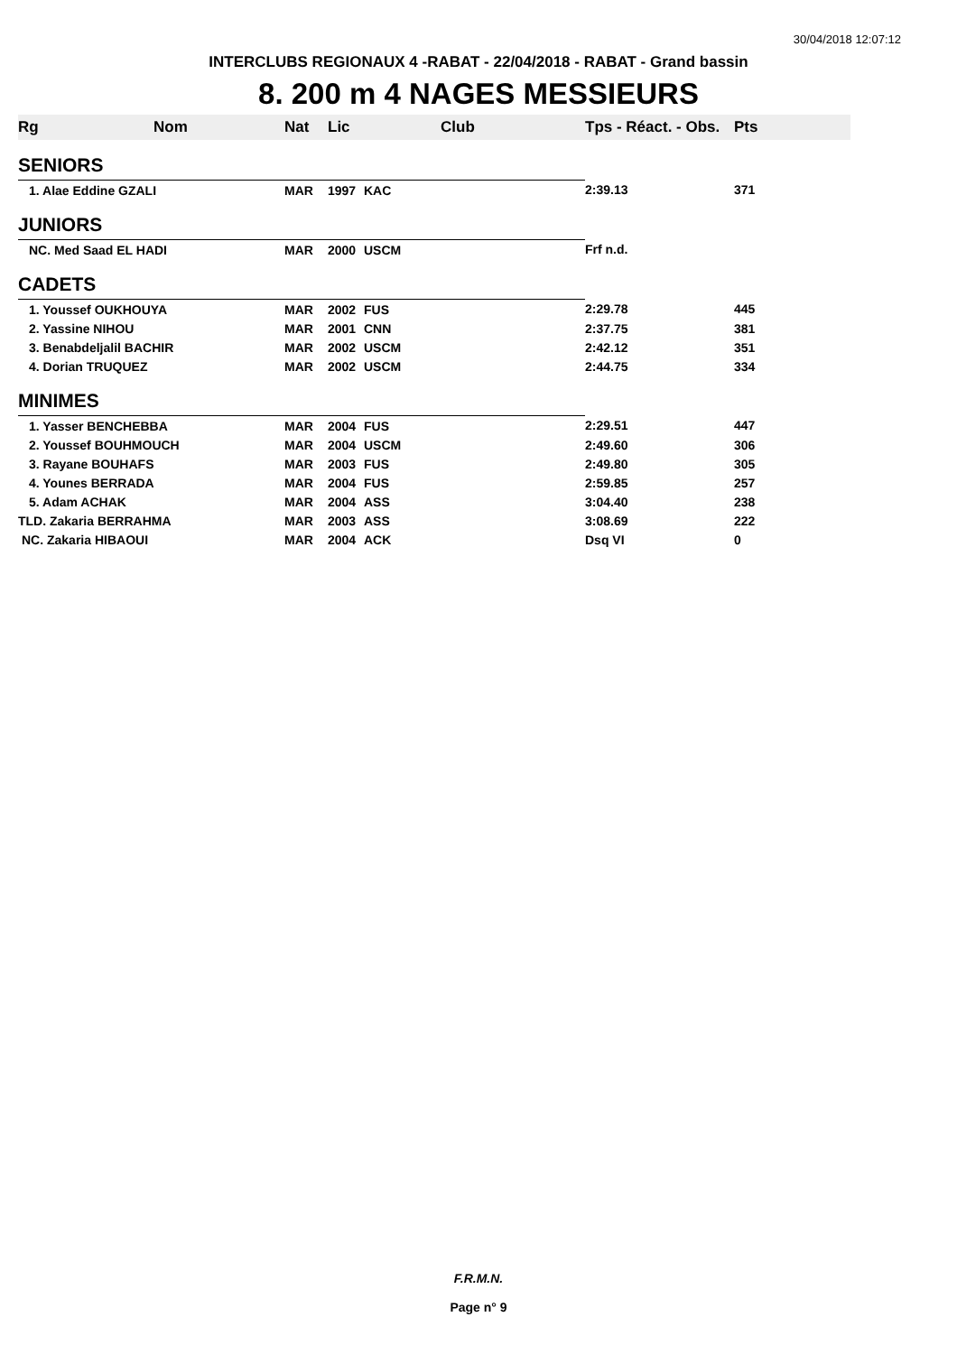30/04/2018 12:07:12
INTERCLUBS REGIONAUX 4 -RABAT - 22/04/2018 - RABAT - Grand bassin
8. 200 m 4 NAGES MESSIEURS
| Rg | Nom | Nat | Lic | Club | Tps - Réact. - Obs. | Pts |
| --- | --- | --- | --- | --- | --- | --- |
| SENIORS | | | | | | |
| 1. Alae Eddine GZALI | | MAR | 1997 | KAC | 2:39.13 | 371 |
| JUNIORS | | | | | | |
| NC. Med Saad EL HADI | | MAR | 2000 | USCM | Frf n.d. | |
| CADETS | | | | | | |
| 1. Youssef OUKHOUYA | | MAR | 2002 | FUS | 2:29.78 | 445 |
| 2. Yassine NIHOU | | MAR | 2001 | CNN | 2:37.75 | 381 |
| 3. Benabdeljalil BACHIR | | MAR | 2002 | USCM | 2:42.12 | 351 |
| 4. Dorian TRUQUEZ | | MAR | 2002 | USCM | 2:44.75 | 334 |
| MINIMES | | | | | | |
| 1. Yasser BENCHEBBA | | MAR | 2004 | FUS | 2:29.51 | 447 |
| 2. Youssef BOUHMOUCH | | MAR | 2004 | USCM | 2:49.60 | 306 |
| 3. Rayane BOUHAFS | | MAR | 2003 | FUS | 2:49.80 | 305 |
| 4. Younes BERRADA | | MAR | 2004 | FUS | 2:59.85 | 257 |
| 5. Adam ACHAK | | MAR | 2004 | ASS | 3:04.40 | 238 |
| TLD. Zakaria BERRAHMA | | MAR | 2003 | ASS | 3:08.69 | 222 |
| NC. Zakaria HIBAOUI | | MAR | 2004 | ACK | Dsq VI | 0 |
F.R.M.N.
Page n° 9